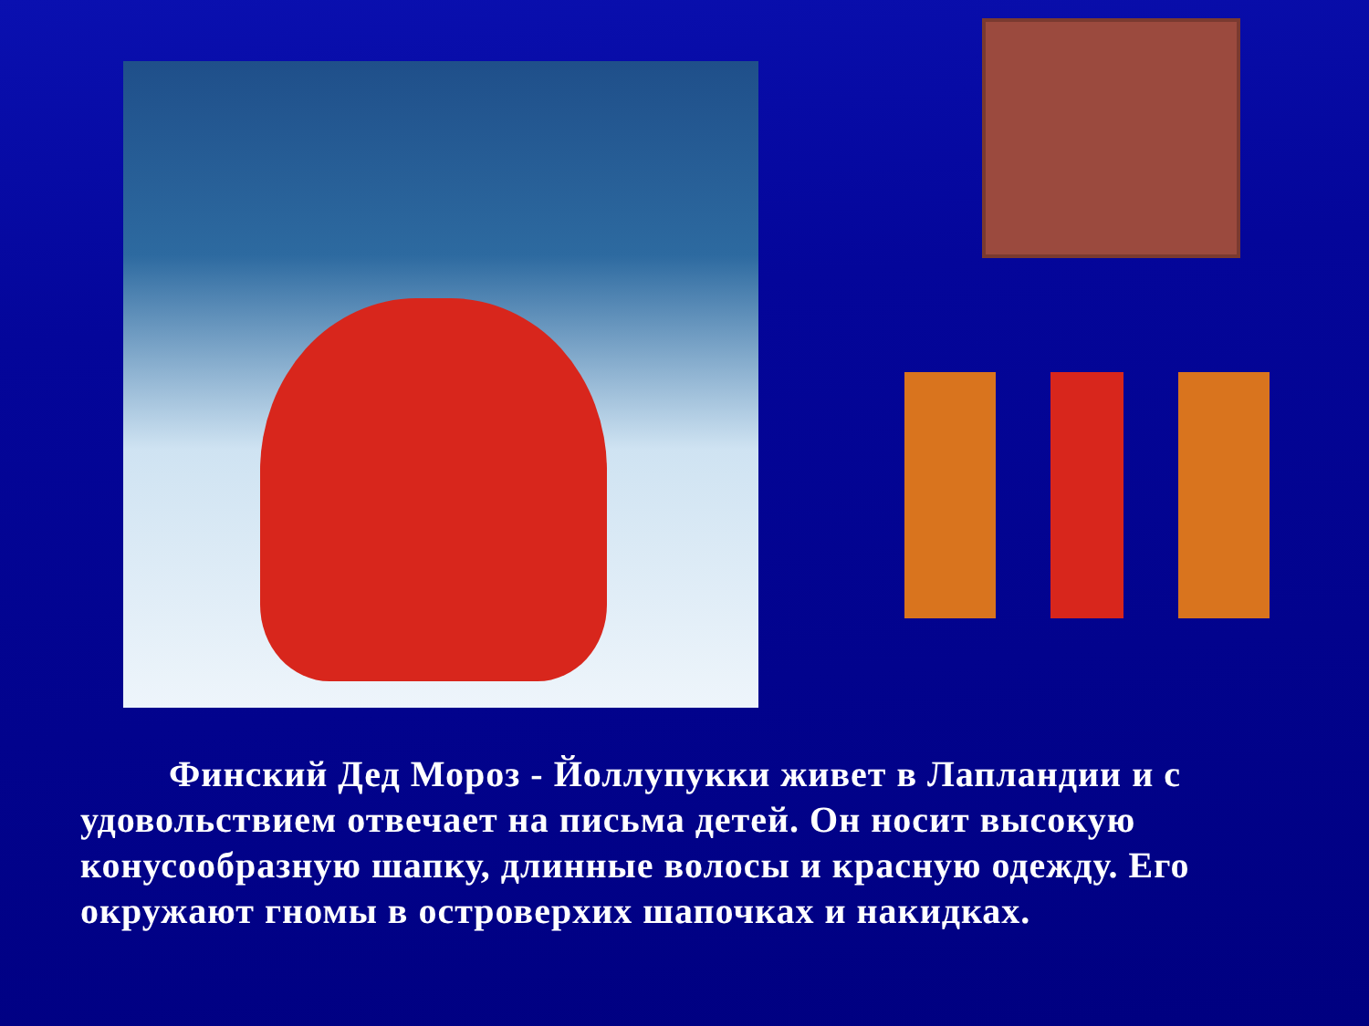Финский Дед Мороз - Йоллупукки живет в Лапландии и с удовольствием отвечает на письма детей. Он носит высокую конусообразную шапку, длинные волосы и красную одежду. Его окружают гномы в островерхих шапочках и накидках.